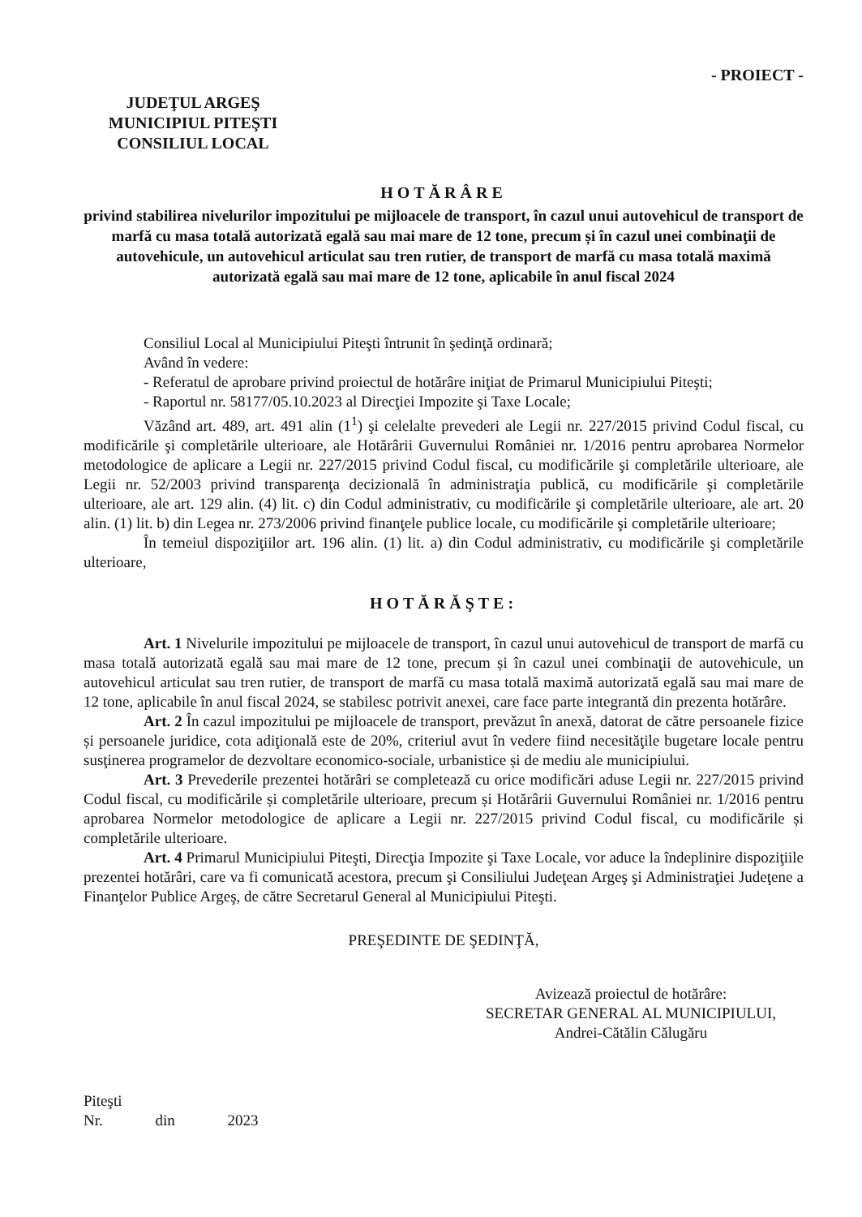- PROIECT -
JUDEŢUL ARGEŞ
MUNICIPIUL PITEŞTI
CONSILIUL LOCAL
HOTĂRÂRE
privind stabilirea nivelurilor impozitului pe mijloacele de transport, în cazul unui autovehicul de transport de marfă cu masa totală autorizată egală sau mai mare de 12 tone, precum și în cazul unei combinaţii de autovehicule, un autovehicul articulat sau tren rutier, de transport de marfă cu masa totală maximă autorizată egală sau mai mare de 12 tone, aplicabile în anul fiscal 2024
Consiliul Local al Municipiului Piteşti întrunit în şedinţă ordinară;
Având în vedere:
- Referatul de aprobare privind proiectul de hotărâre iniţiat de Primarul Municipiului Piteşti;
- Raportul nr. 58177/05.10.2023 al Direcţiei Impozite şi Taxe Locale;
Văzând art. 489, art. 491 alin (1<sup>1</sup>) şi celelalte prevederi ale Legii nr. 227/2015 privind Codul fiscal, cu modificările şi completările ulterioare, ale Hotărârii Guvernului României nr. 1/2016 pentru aprobarea Normelor metodologice de aplicare a Legii nr. 227/2015 privind Codul fiscal, cu modificările şi completările ulterioare, ale Legii nr. 52/2003 privind transparenţa decizională în administraţia publică, cu modificările şi completările ulterioare, ale art. 129 alin. (4) lit. c) din Codul administrativ, cu modificările şi completările ulterioare, ale art. 20 alin. (1) lit. b) din Legea nr. 273/2006 privind finanţele publice locale, cu modificările şi completările ulterioare;
În temeiul dispoziţiilor art. 196 alin. (1) lit. a) din Codul administrativ, cu modificările şi completările ulterioare,
HOTĂRĂŞTE:
Art. 1 Nivelurile impozitului pe mijloacele de transport, în cazul unui autovehicul de transport de marfă cu masa totală autorizată egală sau mai mare de 12 tone, precum și în cazul unei combinaţii de autovehicule, un autovehicul articulat sau tren rutier, de transport de marfă cu masa totală maximă autorizată egală sau mai mare de 12 tone, aplicabile în anul fiscal 2024, se stabilesc potrivit anexei, care face parte integrantă din prezenta hotărâre.
Art. 2 În cazul impozitului pe mijloacele de transport, prevăzut în anexă, datorat de către persoanele fizice și persoanele juridice, cota adiţională este de 20%, criteriul avut în vedere fiind necesităţile bugetare locale pentru susţinerea programelor de dezvoltare economico-sociale, urbanistice și de mediu ale municipiului.
Art. 3 Prevederile prezentei hotărâri se completează cu orice modificări aduse Legii nr. 227/2015 privind Codul fiscal, cu modificările și completările ulterioare, precum și Hotărârii Guvernului României nr. 1/2016 pentru aprobarea Normelor metodologice de aplicare a Legii nr. 227/2015 privind Codul fiscal, cu modificările și completările ulterioare.
Art. 4 Primarul Municipiului Piteşti, Direcţia Impozite şi Taxe Locale, vor aduce la îndeplinire dispoziţiile prezentei hotărâri, care va fi comunicată acestora, precum şi Consiliului Judeţean Argeş şi Administraţiei Judeţene a Finanţelor Publice Argeş, de către Secretarul General al Municipiului Piteşti.
PREŞEDINTE DE ŞEDINŢĂ,
Avizează proiectul de hotărâre:
SECRETAR GENERAL AL MUNICIPIULUI,
Andrei-Cătălin Călugăru
Piteşti
Nr. din 2023